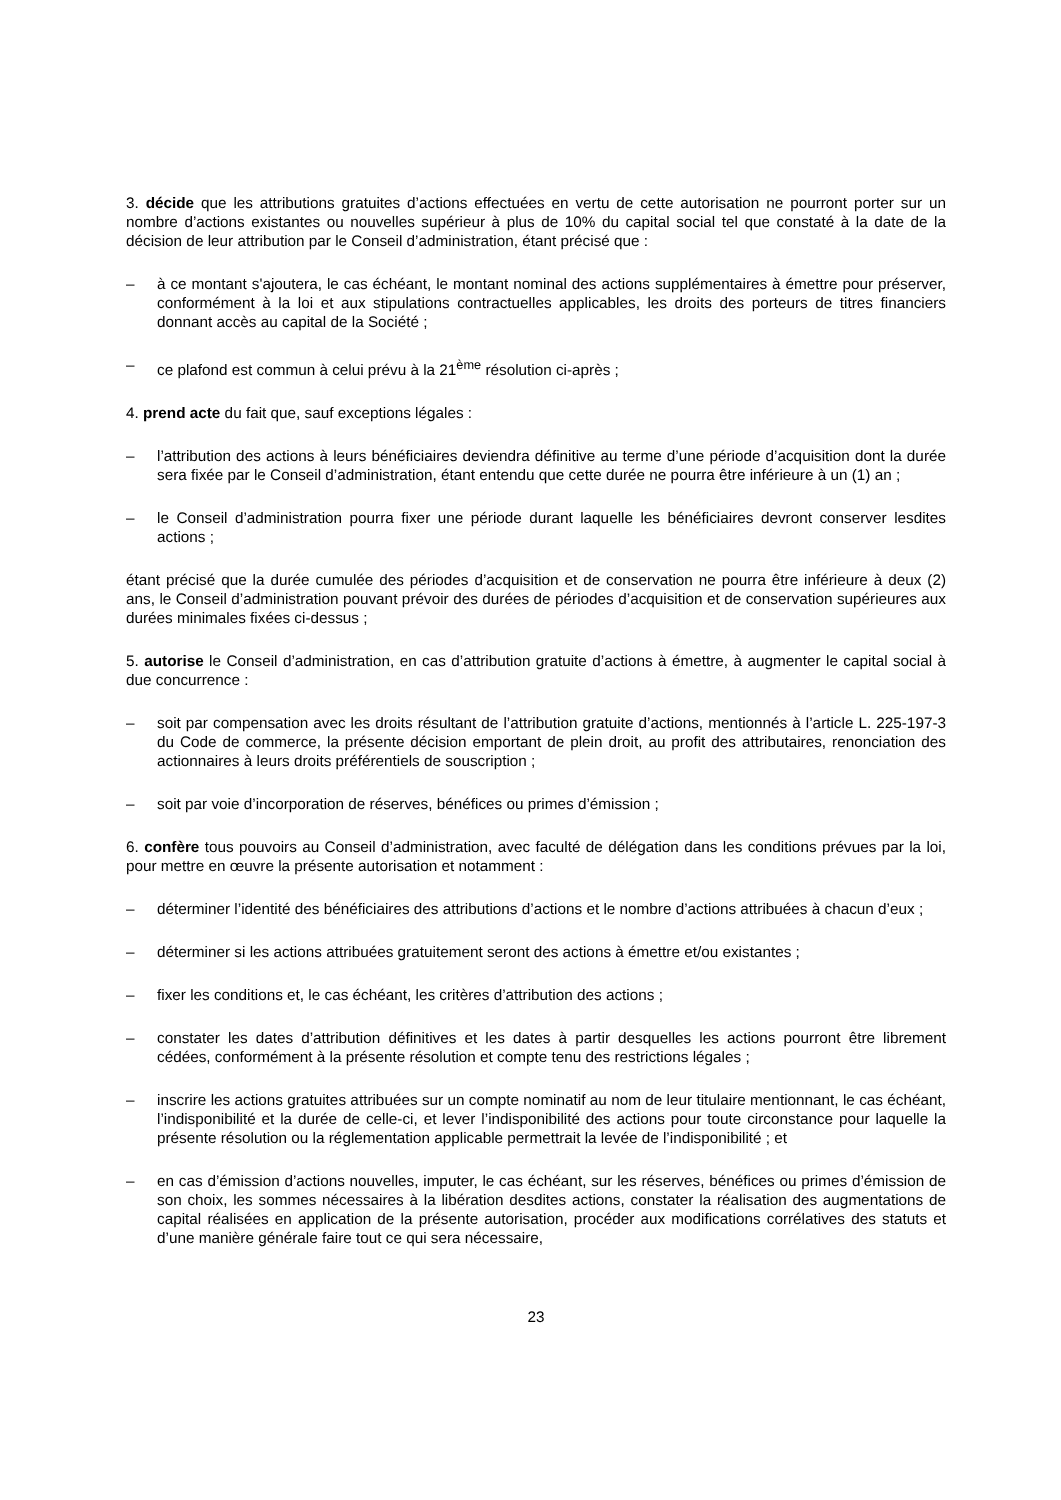3. décide que les attributions gratuites d’actions effectuées en vertu de cette autorisation ne pourront porter sur un nombre d’actions existantes ou nouvelles supérieur à plus de 10% du capital social tel que constaté à la date de la décision de leur attribution par le Conseil d’administration, étant précisé que :
– à ce montant s'ajoutera, le cas échéant, le montant nominal des actions supplémentaires à émettre pour préserver, conformément à la loi et aux stipulations contractuelles applicables, les droits des porteurs de titres financiers donnant accès au capital de la Société ;
– ce plafond est commun à celui prévu à la 21<sup>ème</sup> résolution ci-après ;
4. prend acte du fait que, sauf exceptions légales :
– l’attribution des actions à leurs bénéficiaires deviendra définitive au terme d’une période d’acquisition dont la durée sera fixée par le Conseil d’administration, étant entendu que cette durée ne pourra être inférieure à un (1) an ;
– le Conseil d’administration pourra fixer une période durant laquelle les bénéficiaires devront conserver lesdites actions ;
étant précisé que la durée cumulée des périodes d’acquisition et de conservation ne pourra être inférieure à deux (2) ans, le Conseil d’administration pouvant prévoir des durées de périodes d’acquisition et de conservation supérieures aux durées minimales fixées ci-dessus ;
5. autorise le Conseil d’administration, en cas d’attribution gratuite d’actions à émettre, à augmenter le capital social à due concurrence :
– soit par compensation avec les droits résultant de l’attribution gratuite d’actions, mentionnés à l’article L. 225-197-3 du Code de commerce, la présente décision emportant de plein droit, au profit des attributaires, renonciation des actionnaires à leurs droits préférentiels de souscription ;
– soit par voie d’incorporation de réserves, bénéfices ou primes d’émission ;
6. confère tous pouvoirs au Conseil d’administration, avec faculté de délégation dans les conditions prévues par la loi, pour mettre en œuvre la présente autorisation et notamment :
– déterminer l’identité des bénéficiaires des attributions d’actions et le nombre d’actions attribuées à chacun d’eux ;
– déterminer si les actions attribuées gratuitement seront des actions à émettre et/ou existantes ;
– fixer les conditions et, le cas échéant, les critères d’attribution des actions ;
– constater les dates d’attribution définitives et les dates à partir desquelles les actions pourront être librement cédées, conformément à la présente résolution et compte tenu des restrictions légales ;
– inscrire les actions gratuites attribuées sur un compte nominatif au nom de leur titulaire mentionnant, le cas échéant, l’indisponibilité et la durée de celle-ci, et lever l’indisponibilité des actions pour toute circonstance pour laquelle la présente résolution ou la réglementation applicable permettrait la levée de l’indisponibilité ; et
– en cas d’émission d’actions nouvelles, imputer, le cas échéant, sur les réserves, bénéfices ou primes d’émission de son choix, les sommes nécessaires à la libération desdites actions, constater la réalisation des augmentations de capital réalisées en application de la présente autorisation, procéder aux modifications corrélatives des statuts et d’une manière générale faire tout ce qui sera nécessaire,
23